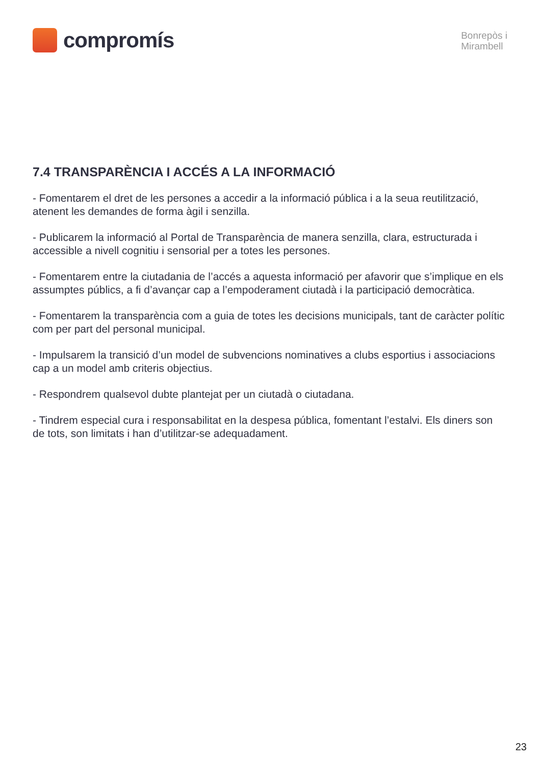compromís
Bonrepòs i
Mirambell
7.4 TRANSPARÈNCIA I ACCÉS A LA INFORMACIÓ
- Fomentarem el dret de les persones a accedir a la informació pública i a la seua reutilització, atenent les demandes de forma àgil i senzilla.
- Publicarem la informació al Portal de Transparència de manera senzilla, clara, estructurada i accessible a nivell cognitiu i sensorial per a totes les persones.
- Fomentarem entre la ciutadania de l’accés a aquesta informació per afavorir que s’implique en els assumptes públics, a fi d’avançar cap a l’empoderament ciutadà i la participació democràtica.
- Fomentarem la transparència com a guia de totes les decisions municipals, tant de caràcter polític com per part del personal municipal.
- Impulsarem la transició d’un model de subvencions nominatives a clubs esportius i associacions cap a un model amb criteris objectius.
- Respondrem qualsevol dubte plantejat per un ciutadà o ciutadana.
- Tindrem especial cura i responsabilitat en la despesa pública, fomentant l’estalvi. Els diners son de tots, son limitats i han d’utilitzar-se adequadament.
23